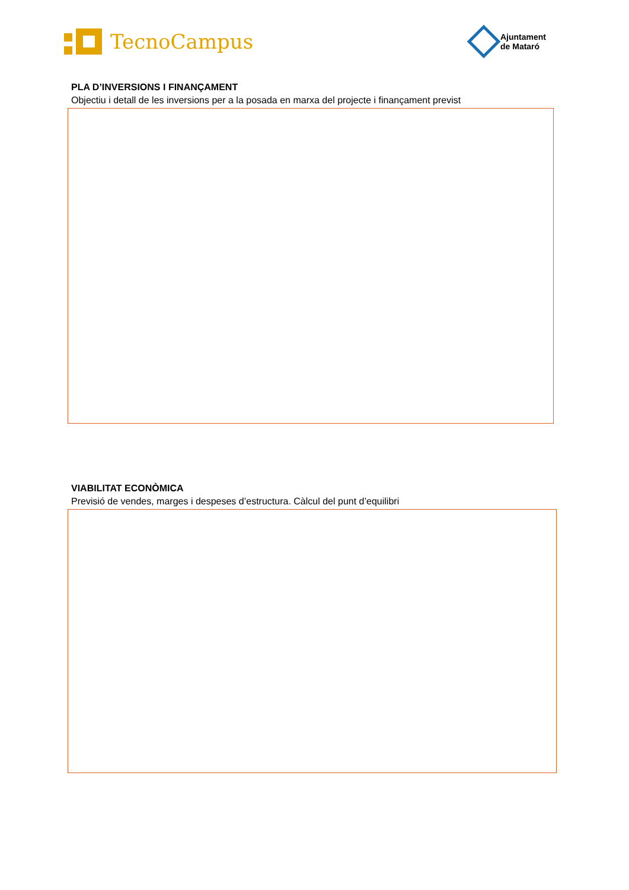TecnoCampus
Ajuntament
de Mataró
PLA D’INVERSIONS I FINANÇAMENT
Objectiu i detall de les inversions per a la posada en marxa del projecte i finançament previst
VIABILITAT ECONÒMICA
Previsió de vendes, marges i despeses d’estructura. Càlcul del punt d’equilibri